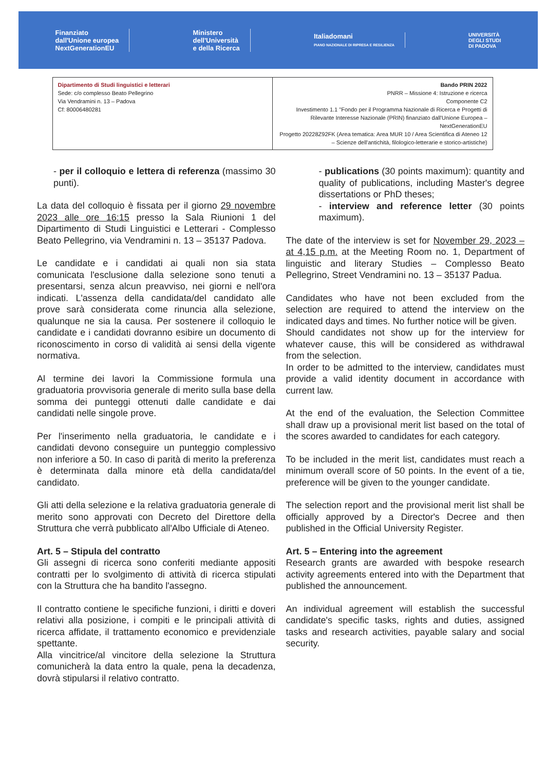Finanziato
dall'Unione europea
NextGenerationEU
Ministero
dell'Università
e della Ricerca
Italiadomani
PIANO NAZIONALE DI RIPRESA E RESILIENZA
UNIVERSITÀ
DEGLI STUDI
DI PADOVA
| Dipartimento di Studi linguistici e letterari Sede: c/o complesso Beato Pellegrino Via Vendramini n. 13 – Padova Cf: 80006480281 | Bando PRIN 2022 PNRR – Missione 4: Istruzione e ricerca Componente C2 Investimento 1.1 "Fondo per il Programma Nazionale di Ricerca e Progetti di Rilevante Interesse Nazionale (PRIN) finanziato dall'Unione Europea – NextGenerationEU Progetto 20228Z92FK (Area tematica: Area MUR 10 / Area Scientifica di Ateneo 12 – Scienze dell'antichità, filologico-letterarie e storico-artistiche) |
- per il colloquio e lettera di referenza (massimo 30 punti).
La data del colloquio è fissata per il giorno 29 novembre 2023 alle ore 16:15 presso la Sala Riunioni 1 del Dipartimento di Studi Linguistici e Letterari - Complesso Beato Pellegrino, via Vendramini n. 13 – 35137 Padova.
Le candidate e i candidati ai quali non sia stata comunicata l'esclusione dalla selezione sono tenuti a presentarsi, senza alcun preavviso, nei giorni e nell'ora indicati. L'assenza della candidata/del candidato alle prove sarà considerata come rinuncia alla selezione, qualunque ne sia la causa. Per sostenere il colloquio le candidate e i candidati dovranno esibire un documento di riconoscimento in corso di validità ai sensi della vigente normativa.
Al termine dei lavori la Commissione formula una graduatoria provvisoria generale di merito sulla base della somma dei punteggi ottenuti dalle candidate e dai candidati nelle singole prove.
Per l'inserimento nella graduatoria, le candidate e i candidati devono conseguire un punteggio complessivo non inferiore a 50. In caso di parità di merito la preferenza è determinata dalla minore età della candidata/del candidato.
Gli atti della selezione e la relativa graduatoria generale di merito sono approvati con Decreto del Direttore della Struttura che verrà pubblicato all'Albo Ufficiale di Ateneo.
Art. 5 – Stipula del contratto
Gli assegni di ricerca sono conferiti mediante appositi contratti per lo svolgimento di attività di ricerca stipulati con la Struttura che ha bandito l'assegno.
Il contratto contiene le specifiche funzioni, i diritti e doveri relativi alla posizione, i compiti e le principali attività di ricerca affidate, il trattamento economico e previdenziale spettante.
Alla vincitrice/al vincitore della selezione la Struttura comunicherà la data entro la quale, pena la decadenza, dovrà stipularsi il relativo contratto.
- publications (30 points maximum): quantity and quality of publications, including Master's degree dissertations or PhD theses;
- interview and reference letter (30 points maximum).
The date of the interview is set for November 29, 2023 – at 4,15 p.m. at the Meeting Room no. 1, Department of linguistic and literary Studies – Complesso Beato Pellegrino, Street Vendramini no. 13 – 35137 Padua.
Candidates who have not been excluded from the selection are required to attend the interview on the indicated days and times. No further notice will be given.
Should candidates not show up for the interview for whatever cause, this will be considered as withdrawal from the selection.
In order to be admitted to the interview, candidates must provide a valid identity document in accordance with current law.
At the end of the evaluation, the Selection Committee shall draw up a provisional merit list based on the total of the scores awarded to candidates for each category.
To be included in the merit list, candidates must reach a minimum overall score of 50 points. In the event of a tie, preference will be given to the younger candidate.
The selection report and the provisional merit list shall be officially approved by a Director's Decree and then published in the Official University Register.
Art. 5 – Entering into the agreement
Research grants are awarded with bespoke research activity agreements entered into with the Department that published the announcement.
An individual agreement will establish the successful candidate's specific tasks, rights and duties, assigned tasks and research activities, payable salary and social security.